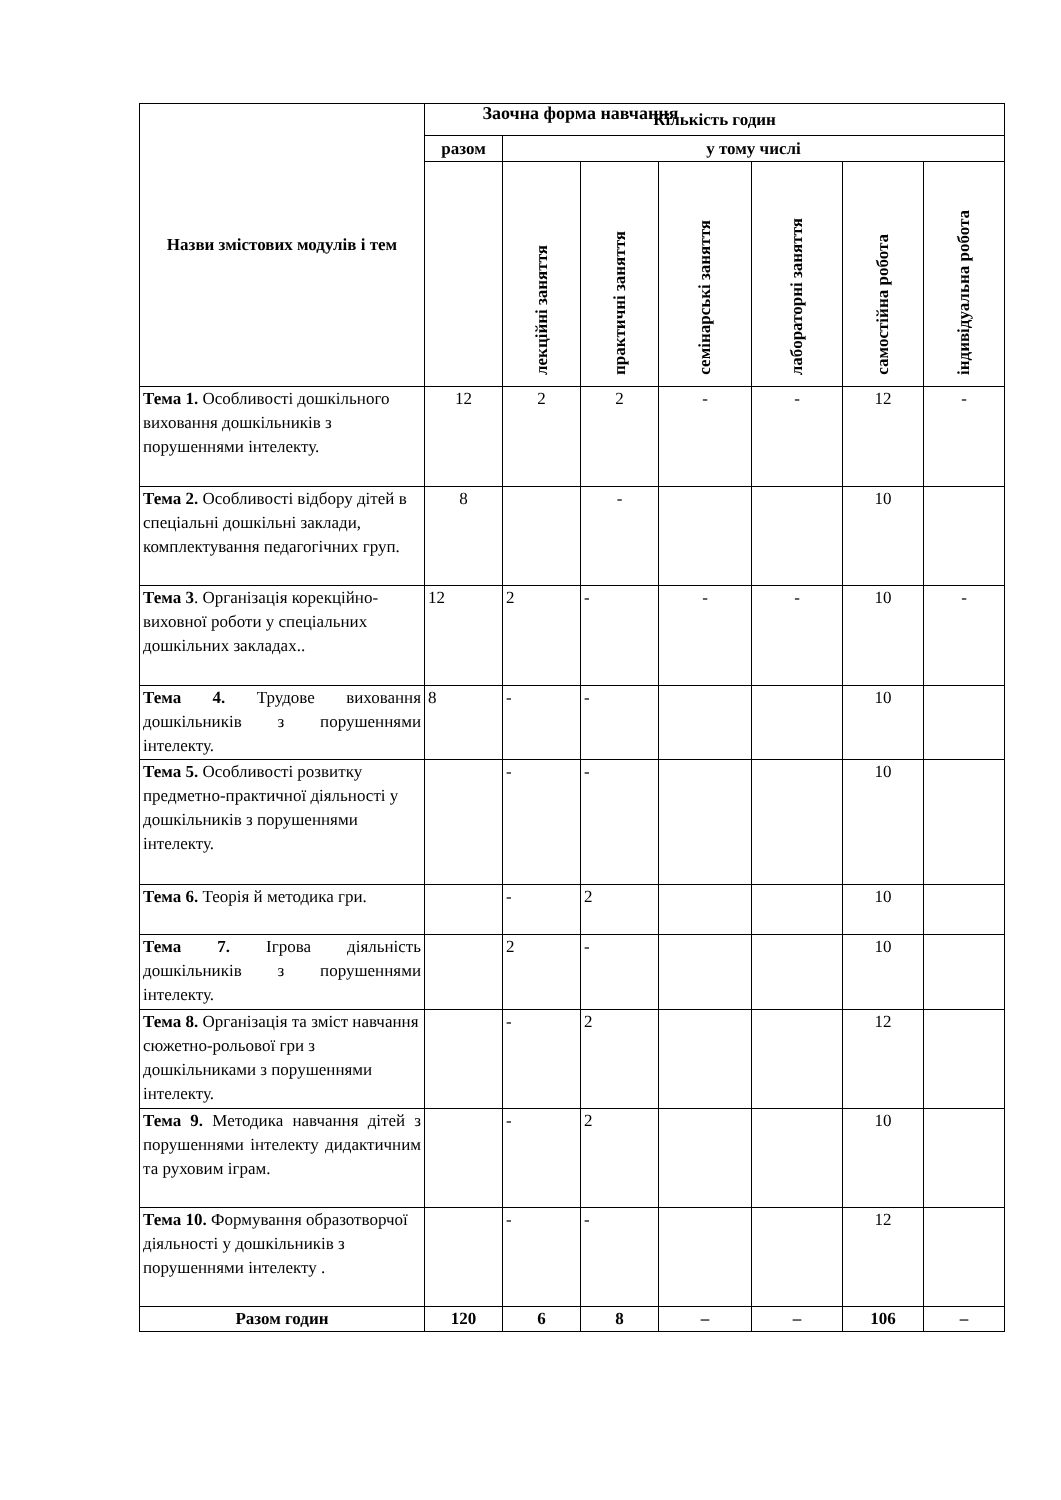Заочна форма навчання
| Назви змістових модулів і тем | Кількість годин | | | | | | |
| --- | --- | --- | --- | --- | --- | --- | --- |
| | разом | у тому числі | | | | | |
| | | лекційні заняття | практичні заняття | семінарські заняття | лабораторні заняття | самостійна робота | індивідуальна робота |
| Тема 1. Особливості дошкільного виховання дошкільників з порушеннями інтелекту. | 12 | 2 | 2 | - | - | 12 | - |
| Тема 2. Особливості відбору дітей в спеціальні дошкільні заклади, комплектування педагогічних груп. | 8 | | - | | | 10 | |
| Тема 3 . Організація корекційно-виховної роботи у спеціальних дошкільних закладах.. | 12 | 2 | - | - | - | 10 | - |
| Тема 4. Трудове виховання дошкільників з порушеннями інтелекту. | 8 | - | - | | | 10 | |
| Тема 5. Особливості розвитку предметно-практичної діяльності у дошкільників з порушеннями інтелекту. | | - | - | | | 10 | |
| Тема 6. Теорія й методика гри. | | - | 2 | | | 10 | |
| Тема 7. Ігрова діяльність дошкільників з порушеннями інтелекту. | | 2 | - | | | 10 | |
| Тема 8. Організація та зміст навчання сюжетно-рольової гри з дошкільниками з порушеннями інтелекту. | | - | 2 | | | 12 | |
| Тема 9. Методика навчання дітей з порушеннями інтелекту дидактичним та руховим іграм. | | - | 2 | | | 10 | |
| Тема 10. Формування образотворчої діяльності у дошкільників з порушеннями інтелекту . | | - | - | | | 12 | |
| Разом годин | 120 | 6 | 8 | – | – | 106 | – |